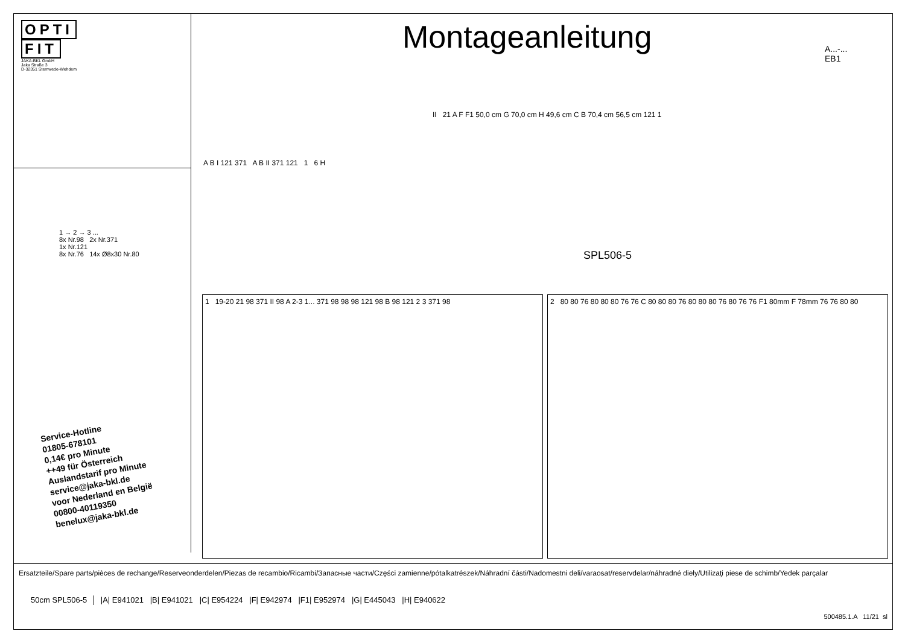OPTI
FIT
JAKA-BKL GmbH
Jaka Straße 3
D-32351 Stemwede-Wehdem
1 → 2 → 3 ...
8x Nr.98 2x Nr.371
1x Nr.121
8x Nr.76 14x Ø8x30 Nr.80
Service-Hotline
01805-678101
0,14€ pro Minute
++49 für Österreich
Auslandstarif pro Minute
service@jaka-bkl.de
voor Nederland en België
00800-40119350
benelux@jaka-bkl.de
Montageanleitung
A...-...
EB1
II 21 A F F1 50,0 cm G 70,0 cm H 49,6 cm C B 70,4 cm 56,5 cm 121 1
SPL506-5
A B I 121 371 A B II 371 121 1 6 H
1 19-20 21 98 371 II 98 A 2-3 1... 371 98 98 98 121 98 B 98 121 2 3 371 98
2 80 80 76 80 80 80 76 76 C 80 80 80 76 80 80 80 76 80 76 76 F1 80mm F 78mm 76 76 80 80
Ersatzteile/Spare parts/pièces de rechange/Reserveonderdelen/Piezas de recambio/Ricambi/Запасные части/Części zamienne/pótalkatrészek/Náhradní části/Nadomestni deli/varaosat/reservdelar/náhradné diely/Utilizaţi piese de schimb/Yedek parçalar
50cm SPL506-5 │ |A| E941021 |B| E941021 |C| E954224 |F| E942974 |F1| E952974 |G| E445043 |H| E940622
500485.1.A 11/21 sl